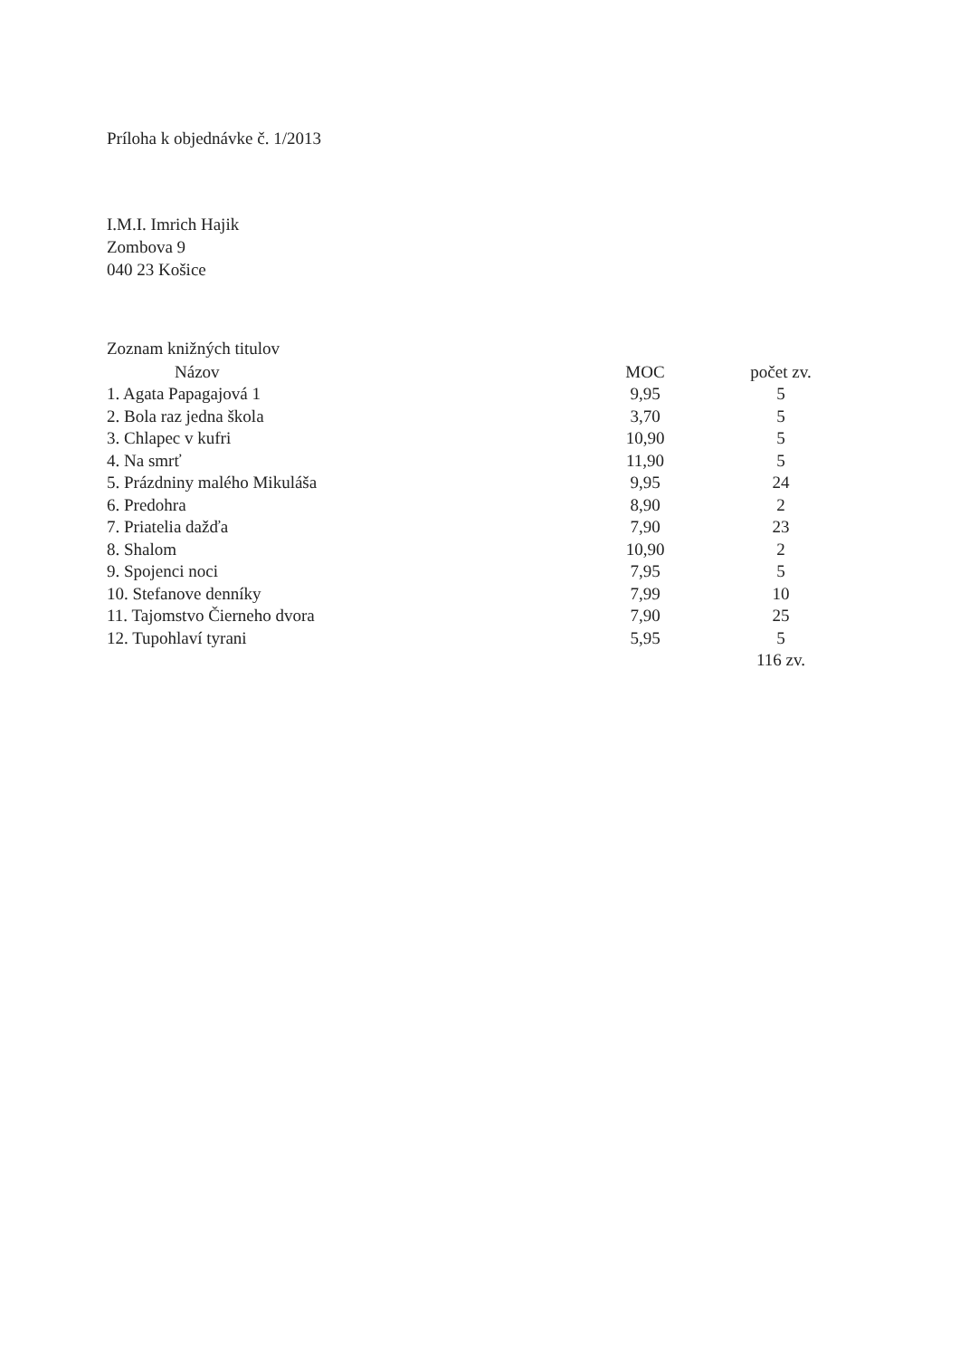Príloha k objednávke č. 1/2013
I.M.I. Imrich Hajik
Zombova 9
040 23 Košice
Zoznam knižných titulov
| Názov | MOC | počet zv. |
| --- | --- | --- |
| 1. Agata Papagajová 1 | 9,95 | 5 |
| 2. Bola raz jedna škola | 3,70 | 5 |
| 3. Chlapec v kufri | 10,90 | 5 |
| 4. Na smrť | 11,90 | 5 |
| 5. Prázdniny malého Mikuláša | 9,95 | 24 |
| 6. Predohra | 8,90 | 2 |
| 7. Priatelia dažďa | 7,90 | 23 |
| 8. Shalom | 10,90 | 2 |
| 9. Spojenci noci | 7,95 | 5 |
| 10. Stefanove denníky | 7,99 | 10 |
| 11. Tajomstvo Čierneho dvora | 7,90 | 25 |
| 12. Tupohlaví tyrani | 5,95 | 5 |
| | | 116 zv. |